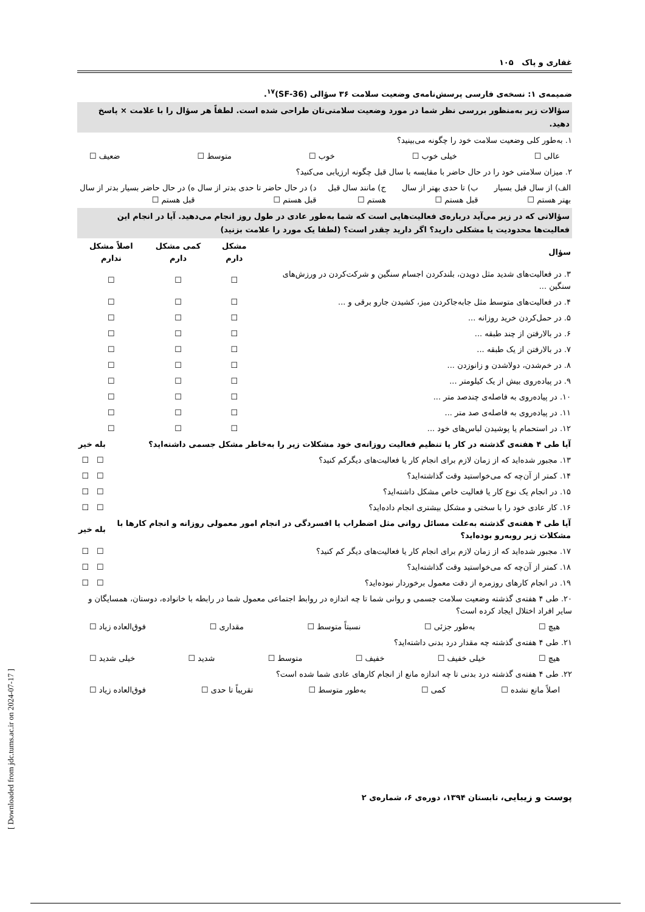غفاری و پاک ۱۰۵
ضمیمه‌ی ۱: نسخه‌ی فارسی پرسش‌نامه‌ی وضعیت سلامت ۳۶ سؤالی (SF-36)<sup>۱۷</sup>.
سؤالات زیر به‌منظور بررسی نظر شما در مورد وضعیت سلامتی‌تان طراحی شده است. لطفاً هر سؤال را با علامت × پاسخ دهید.
۱. به‌طور کلی وضعیت سلامت خود را چگونه می‌بینید؟
عالی ☐ خیلی خوب ☐ خوب ☐ متوسط ☐ ضعیف ☐
۲. میزان سلامتی خود را در حال حاضر با مقایسه با سال قبل چگونه ارزیابی می‌کنید؟
| الف) از سال قبل بسیار بهتر هستم ☐ | ب) تا حدی بهتر از سال قبل هستم ☐ | ج) مانند سال قبل هستم ☐ | د) در حال حاضر تا حدی بدتر از سال قبل هستم ☐ | ه) در حال حاضر بسیار بدتر از سال قبل هستم ☐ |
سؤالاتی که در زیر می‌آید درباره‌ی فعالیت‌هایی است که شما به‌طور عادی در طول روز انجام می‌دهید. آیا در انجام این فعالیت‌ها محدودیت یا مشکلی دارید؟ اگر دارید چقدر است؟ (لطفا یک مورد را علامت بزنید)
| سؤال | مشکل دارم | کمی مشکل دارم | اصلاً مشکل ندارم |
| --- | --- | --- | --- |
| ۳. در فعالیت‌های شدید مثل دویدن، بلندکردن اجسام سنگین و شرکت‌کردن در ورزش‌های سنگین ... | ☐ | ☐ | ☐ |
| ۴. در فعالیت‌های متوسط مثل جابه‌جاکردن میز، کشیدن جارو برقی و ... | ☐ | ☐ | ☐ |
| ۵. در حمل‌کردن خرید روزانه ... | ☐ | ☐ | ☐ |
| ۶. در بالارفتن از چند طبقه ... | ☐ | ☐ | ☐ |
| ۷. در بالارفتن از یک طبقه ... | ☐ | ☐ | ☐ |
| ۸. در خم‌شدن، دولاشدن و زانوزدن ... | ☐ | ☐ | ☐ |
| ۹. در پیاده‌روی بیش از یک کیلومتر ... | ☐ | ☐ | ☐ |
| ۱۰. در پیاده‌روی به فاصله‌ی چندصد متر ... | ☐ | ☐ | ☐ |
| ۱۱. در پیاده‌روی به فاصله‌ی صد متر ... | ☐ | ☐ | ☐ |
| ۱۲. در استحمام یا پوشیدن لباس‌های خود ... | ☐ | ☐ | ☐ |
| آیا طی ۴ هفته‌ی گذشته در کار یا تنظیم فعالیت روزانه‌ی خود مشکلات زیر را به‌خاطر مشکل جسمی داشته‌اید؟ | بله | خیر |
| --- | --- | --- |
| ۱۳. مجبور شده‌اید که از زمان لازم برای انجام کار یا فعالیت‌های دیگرکم کنید؟ | ☐ | ☐ |
| ۱۴. کمتر از آن‌چه که می‌خواستید وقت گذاشته‌اید؟ | ☐ | ☐ |
| ۱۵. در انجام یک نوع کار یا فعالیت خاص مشکل داشته‌اید؟ | ☐ | ☐ |
| ۱۶. کار عادی خود را با سختی و مشکل بیشتری انجام داده‌اید؟ | ☐ | ☐ |
| آیا طی ۴ هفته‌ی گذشته به‌علت مسائل روانی مثل اضطراب یا افسردگی در انجام امور معمولی روزانه و انجام کارها با مشکلات زیر روبه‌رو بوده‌اید؟ | بله | خیر |
| ۱۷. مجبور شده‌اید که از زمان لازم برای انجام کار یا فعالیت‌های دیگر کم کنید؟ | ☐ | ☐ |
| ۱۸. کمتر از آن‌چه که می‌خواستید وقت گذاشته‌اید؟ | ☐ | ☐ |
| ۱۹. در انجام کارهای روزمره از دقت معمول برخوردار نبوده‌اید؟ | ☐ | ☐ |
۲۰. طی ۴ هفته‌ی گذشته وضعیت سلامت جسمی و روانی شما تا چه اندازه در روابط اجتماعی معمول شما در رابطه با خانواده، دوستان، همسایگان و سایر افراد اختلال ایجاد کرده است؟
هیچ ☐ به‌طور جزئی ☐ نسبتاً متوسط ☐ مقداری ☐ فوق‌العاده زیاد ☐
۲۱. طی ۴ هفته‌ی گذشته چه مقدار درد بدنی داشته‌اید؟
هیچ ☐ خیلی خفیف ☐ خفیف ☐ متوسط ☐ شدید ☐ خیلی شدید ☐
۲۲. طی ۴ هفته‌ی گذشته درد بدنی تا چه اندازه مانع از انجام کارهای عادی شما شده است؟
اصلاً مانع نشده ☐ کمی ☐ به‌طور متوسط ☐ تقریباً تا حدی ☐ فوق‌العاده زیاد ☐
پوست و زیبایی، تابستان ۱۳۹۴، دوره‌ی ۶، شماره‌ی ۲
[ Downloaded from jdc.tums.ac.ir on 2024-07-17 ]